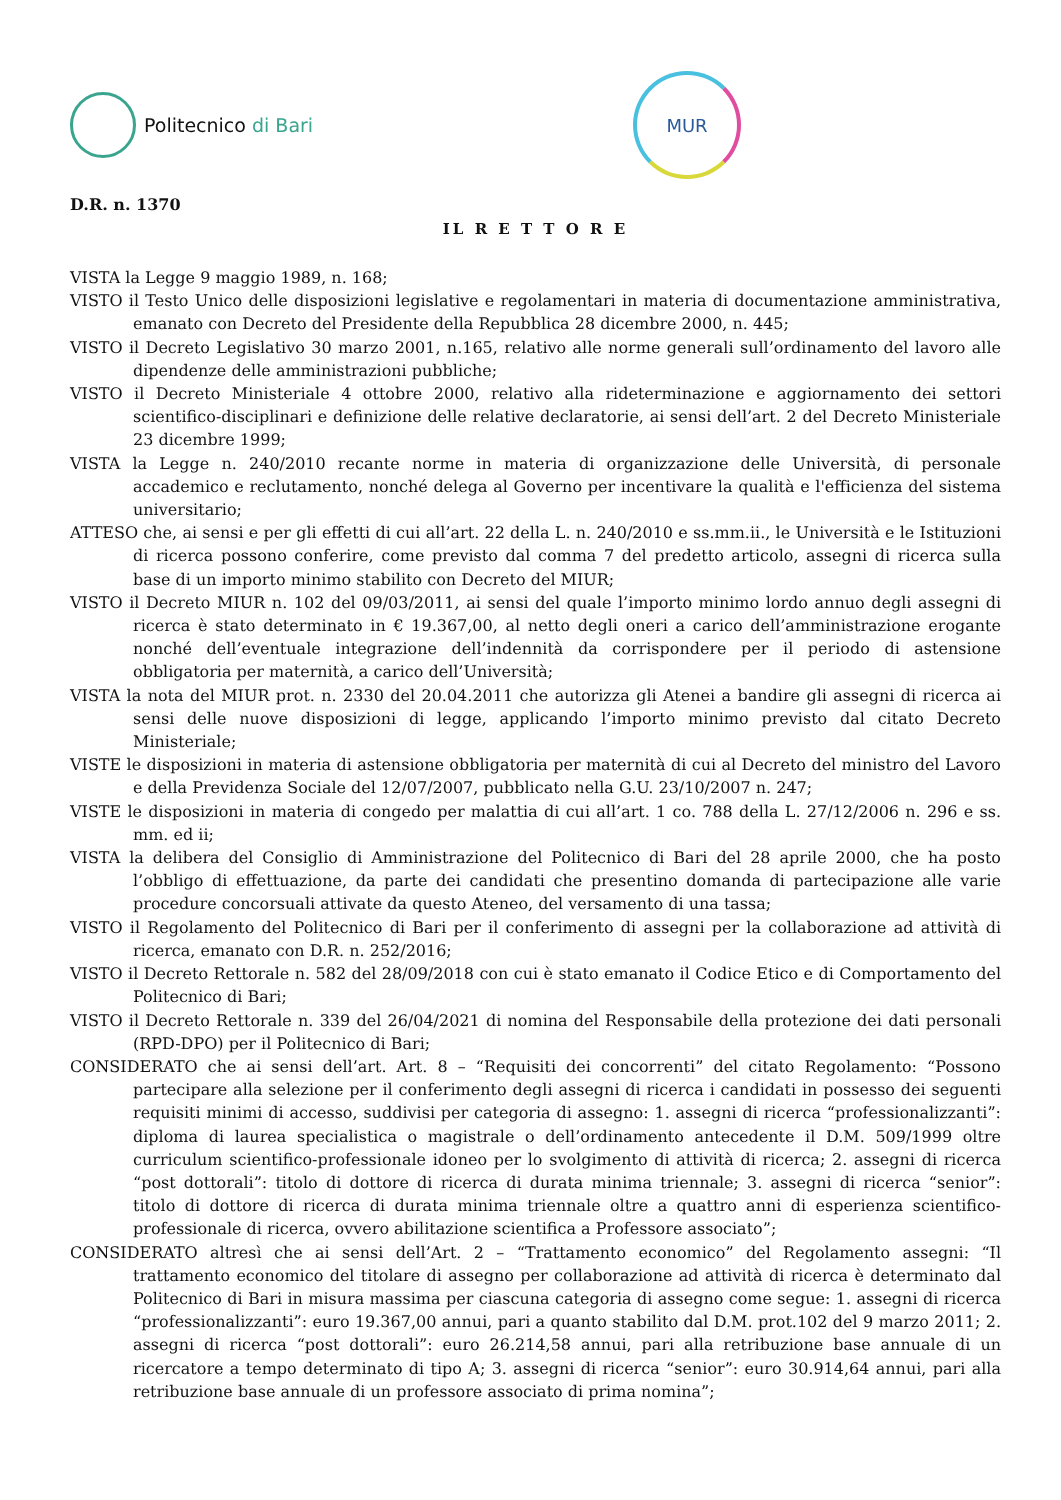Politecnico di Bari
MUR
D.R. n. 1370
IL R E T T O R E
VISTA la Legge 9 maggio 1989, n. 168;
VISTO il Testo Unico delle disposizioni legislative e regolamentari in materia di documentazione amministrativa, emanato con Decreto del Presidente della Repubblica 28 dicembre 2000, n. 445;
VISTO il Decreto Legislativo 30 marzo 2001, n.165, relativo alle norme generali sull’ordinamento del lavoro alle dipendenze delle amministrazioni pubbliche;
VISTO il Decreto Ministeriale 4 ottobre 2000, relativo alla rideterminazione e aggiornamento dei settori scientifico-disciplinari e definizione delle relative declaratorie, ai sensi dell’art. 2 del Decreto Ministeriale 23 dicembre 1999;
VISTA la Legge n. 240/2010 recante norme in materia di organizzazione delle Università, di personale accademico e reclutamento, nonché delega al Governo per incentivare la qualità e l'efficienza del sistema universitario;
ATTESO che, ai sensi e per gli effetti di cui all’art. 22 della L. n. 240/2010 e ss.mm.ii., le Università e le Istituzioni di ricerca possono conferire, come previsto dal comma 7 del predetto articolo, assegni di ricerca sulla base di un importo minimo stabilito con Decreto del MIUR;
VISTO il Decreto MIUR n. 102 del 09/03/2011, ai sensi del quale l’importo minimo lordo annuo degli assegni di ricerca è stato determinato in € 19.367,00, al netto degli oneri a carico dell’amministrazione erogante nonché dell’eventuale integrazione dell’indennità da corrispondere per il periodo di astensione obbligatoria per maternità, a carico dell’Università;
VISTA la nota del MIUR prot. n. 2330 del 20.04.2011 che autorizza gli Atenei a bandire gli assegni di ricerca ai sensi delle nuove disposizioni di legge, applicando l’importo minimo previsto dal citato Decreto Ministeriale;
VISTE le disposizioni in materia di astensione obbligatoria per maternità di cui al Decreto del ministro del Lavoro e della Previdenza Sociale del 12/07/2007, pubblicato nella G.U. 23/10/2007 n. 247;
VISTE le disposizioni in materia di congedo per malattia di cui all’art. 1 co. 788 della L. 27/12/2006 n. 296 e ss. mm. ed ii;
VISTA la delibera del Consiglio di Amministrazione del Politecnico di Bari del 28 aprile 2000, che ha posto l’obbligo di effettuazione, da parte dei candidati che presentino domanda di partecipazione alle varie procedure concorsuali attivate da questo Ateneo, del versamento di una tassa;
VISTO il Regolamento del Politecnico di Bari per il conferimento di assegni per la collaborazione ad attività di ricerca, emanato con D.R. n. 252/2016;
VISTO il Decreto Rettorale n. 582 del 28/09/2018 con cui è stato emanato il Codice Etico e di Comportamento del Politecnico di Bari;
VISTO il Decreto Rettorale n. 339 del 26/04/2021 di nomina del Responsabile della protezione dei dati personali (RPD-DPO) per il Politecnico di Bari;
CONSIDERATO che ai sensi dell’art. Art. 8 – “Requisiti dei concorrenti” del citato Regolamento: “Possono partecipare alla selezione per il conferimento degli assegni di ricerca i candidati in possesso dei seguenti requisiti minimi di accesso, suddivisi per categoria di assegno: 1. assegni di ricerca “professionalizzanti”: diploma di laurea specialistica o magistrale o dell’ordinamento antecedente il D.M. 509/1999 oltre curriculum scientifico-professionale idoneo per lo svolgimento di attività di ricerca; 2. assegni di ricerca “post dottorali”: titolo di dottore di ricerca di durata minima triennale; 3. assegni di ricerca “senior”: titolo di dottore di ricerca di durata minima triennale oltre a quattro anni di esperienza scientifico-professionale di ricerca, ovvero abilitazione scientifica a Professore associato”;
CONSIDERATO altresì che ai sensi dell’Art. 2 – “Trattamento economico” del Regolamento assegni: “Il trattamento economico del titolare di assegno per collaborazione ad attività di ricerca è determinato dal Politecnico di Bari in misura massima per ciascuna categoria di assegno come segue: 1. assegni di ricerca “professionalizzanti”: euro 19.367,00 annui, pari a quanto stabilito dal D.M. prot.102 del 9 marzo 2011; 2. assegni di ricerca “post dottorali”: euro 26.214,58 annui, pari alla retribuzione base annuale di un ricercatore a tempo determinato di tipo A; 3. assegni di ricerca “senior”: euro 30.914,64 annui, pari alla retribuzione base annuale di un professore associato di prima nomina”;